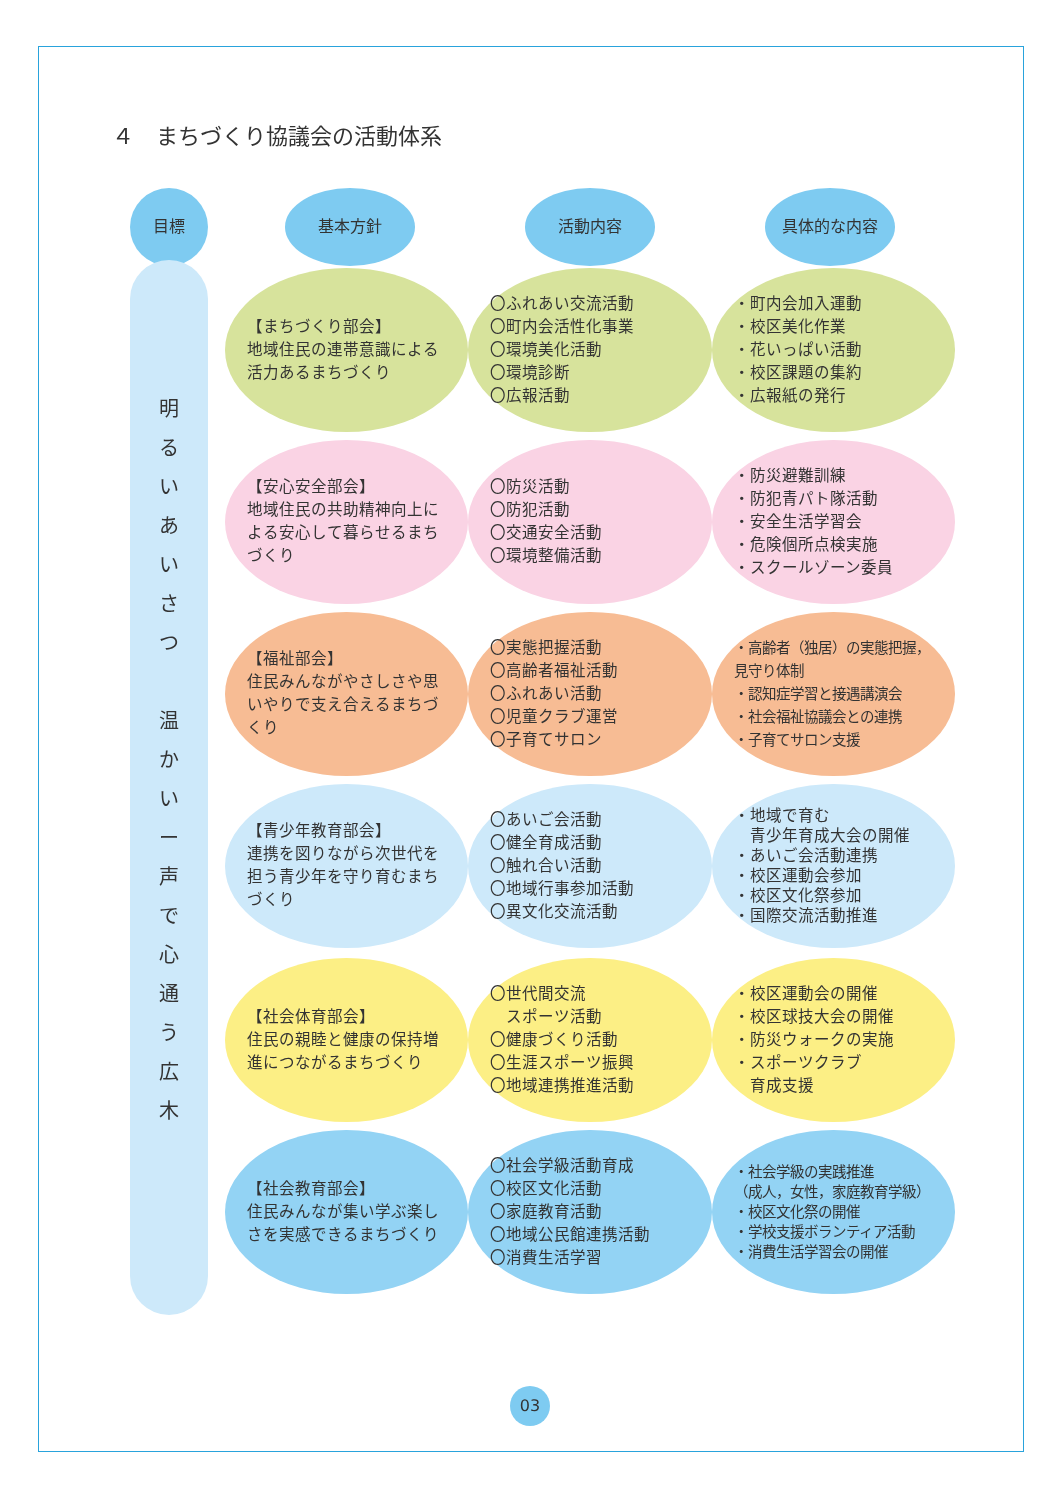４　まちづくり協議会の活動体系
目標 基本方針 活動内容 具体的な内容
明
る
い
あ
い
さ
つ
温
か
い
ー
声
で
心
通
う
広
木
【まちづくり部会】
地域住民の連帯意識による活力あるまちづくり
〇ふれあい交流活動
〇町内会活性化事業
〇環境美化活動
〇環境診断
〇広報活動
・町内会加入運動
・校区美化作業
・花いっぱい活動
・校区課題の集約
・広報紙の発行
【安心安全部会】
地域住民の共助精神向上による安心して暮らせるまちづくり
〇防災活動
〇防犯活動
〇交通安全活動
〇環境整備活動
・防災避難訓練
・防犯青パト隊活動
・安全生活学習会
・危険個所点検実施
・スクールゾーン委員
【福祉部会】
住民みんながやさしさや思いやりで支え合えるまちづくり
〇実態把握活動
〇高齢者福祉活動
〇ふれあい活動
〇児童クラブ運営
〇子育てサロン
・高齢者（独居）の実態把握，見守り体制
・認知症学習と接遇講演会
・社会福祉協議会との連携
・子育てサロン支援
【青少年教育部会】
連携を図りながら次世代を担う青少年を守り育むまちづくり
〇あいご会活動
〇健全育成活動
〇触れ合い活動
〇地域行事参加活動
〇異文化交流活動
・地域で育む
　青少年育成大会の開催
・あいご会活動連携
・校区運動会参加
・校区文化祭参加
・国際交流活動推進
【社会体育部会】
住民の親睦と健康の保持増進につながるまちづくり
〇世代間交流
　スポーツ活動
〇健康づくり活動
〇生涯スポーツ振興
〇地域連携推進活動
・校区運動会の開催
・校区球技大会の開催
・防災ウォークの実施
・スポーツクラブ
　育成支援
【社会教育部会】
住民みんなが集い学ぶ楽しさを実感できるまちづくり
〇社会学級活動育成
〇校区文化活動
〇家庭教育活動
〇地域公民館連携活動
〇消費生活学習
・社会学級の実践推進
（成人，女性，家庭教育学級）
・校区文化祭の開催
・学校支援ボランティア活動
・消費生活学習会の開催
03